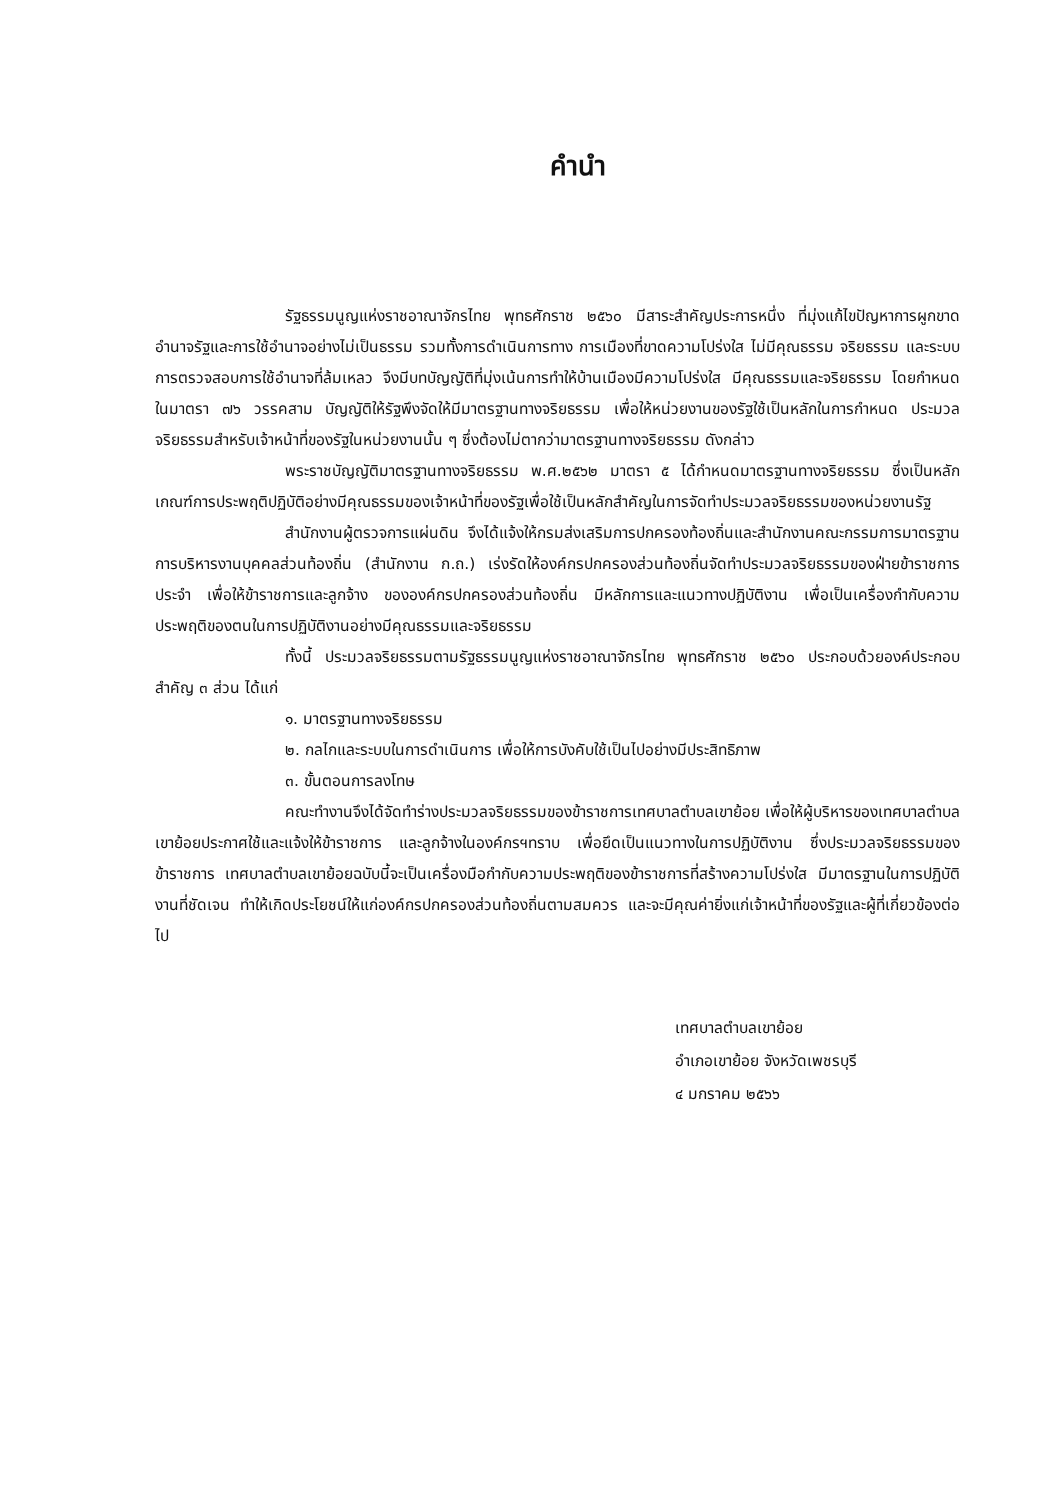คำนำ
รัฐธรรมนูญแห่งราชอาณาจักรไทย พุทธศักราช ๒๕๖๐ มีสาระสำคัญประการหนึ่ง ที่มุ่งแก้ไขปัญหาการผูกขาดอำนาจรัฐและการใช้อำนาจอย่างไม่เป็นธรรม รวมทั้งการดำเนินการทาง การเมืองที่ขาดความโปร่งใส ไม่มีคุณธรรม จริยธรรม และระบบการตรวจสอบการใช้อำนาจที่ล้มเหลว จึงมีบทบัญญัติที่มุ่งเน้นการทำให้บ้านเมืองมีความโปร่งใส มีคุณธรรมและจริยธรรม โดยกำหนด ในมาตรา ๗๖ วรรคสาม บัญญัติให้รัฐพึงจัดให้มีมาตรฐานทางจริยธรรม เพื่อให้หน่วยงานของรัฐใช้เป็นหลักในการกำหนด ประมวลจริยธรรมสำหรับเจ้าหน้าที่ของรัฐในหน่วยงานนั้น ๆ ซึ่งต้องไม่ตากว่ามาตรฐานทางจริยธรรม ดังกล่าว
พระราชบัญญัติมาตรฐานทางจริยธรรม พ.ศ.๒๕๖๒ มาตรา ๕ ได้กำหนดมาตรฐานทางจริยธรรม ซึ่งเป็นหลักเกณฑ์การประพฤติปฏิบัติอย่างมีคุณธรรมของเจ้าหน้าที่ของรัฐเพื่อใช้เป็นหลักสำคัญในการจัดทำประมวลจริยธรรมของหน่วยงานรัฐ
สำนักงานผู้ตรวจการแผ่นดิน จึงได้แจ้งให้กรมส่งเสริมการปกครองท้องถิ่นและสำนักงานคณะกรรมการมาตรฐานการบริหารงานบุคคลส่วนท้องถิ่น (สำนักงาน ก.ถ.) เร่งรัดให้องค์กรปกครองส่วนท้องถิ่นจัดทำประมวลจริยธรรมของฝ่ายข้าราชการประจำ เพื่อให้ข้าราชการและลูกจ้าง ขององค์กรปกครองส่วนท้องถิ่น มีหลักการและแนวทางปฏิบัติงาน เพื่อเป็นเครื่องกำกับความประพฤติของตนในการปฏิบัติงานอย่างมีคุณธรรมและจริยธรรม
ทั้งนี้ ประมวลจริยธรรมตามรัฐธรรมนูญแห่งราชอาณาจักรไทย พุทธศักราช ๒๕๖๐ ประกอบด้วยองค์ประกอบสำคัญ ๓ ส่วน ได้แก่
๑. มาตรฐานทางจริยธรรม
๒. กลไกและระบบในการดำเนินการ เพื่อให้การบังคับใช้เป็นไปอย่างมีประสิทธิภาพ
๓. ขั้นตอนการลงโทษ
คณะทำงานจึงได้จัดทำร่างประมวลจริยธรรมของข้าราชการเทศบาลตำบลเขาย้อย เพื่อให้ผู้บริหารของเทศบาลตำบลเขาย้อยประกาศใช้และแจ้งให้ข้าราชการ และลูกจ้างในองค์กรฯทราบ เพื่อยึดเป็นแนวทางในการปฏิบัติงาน ซึ่งประมวลจริยธรรมของข้าราชการ เทศบาลตำบลเขาย้อยฉบับนี้จะเป็นเครื่องมือกำกับความประพฤติของข้าราชการที่สร้างความโปร่งใส มีมาตรฐานในการปฏิบัติงานที่ชัดเจน ทำให้เกิดประโยชน์ให้แก่องค์กรปกครองส่วนท้องถิ่นตามสมควร และจะมีคุณค่ายิ่งแก่เจ้าหน้าที่ของรัฐและผู้ที่เกี่ยวข้องต่อไป
เทศบาลตำบลเขาย้อย
อำเภอเขาย้อย จังหวัดเพชรบุรี
๔ มกราคม ๒๕๖๖